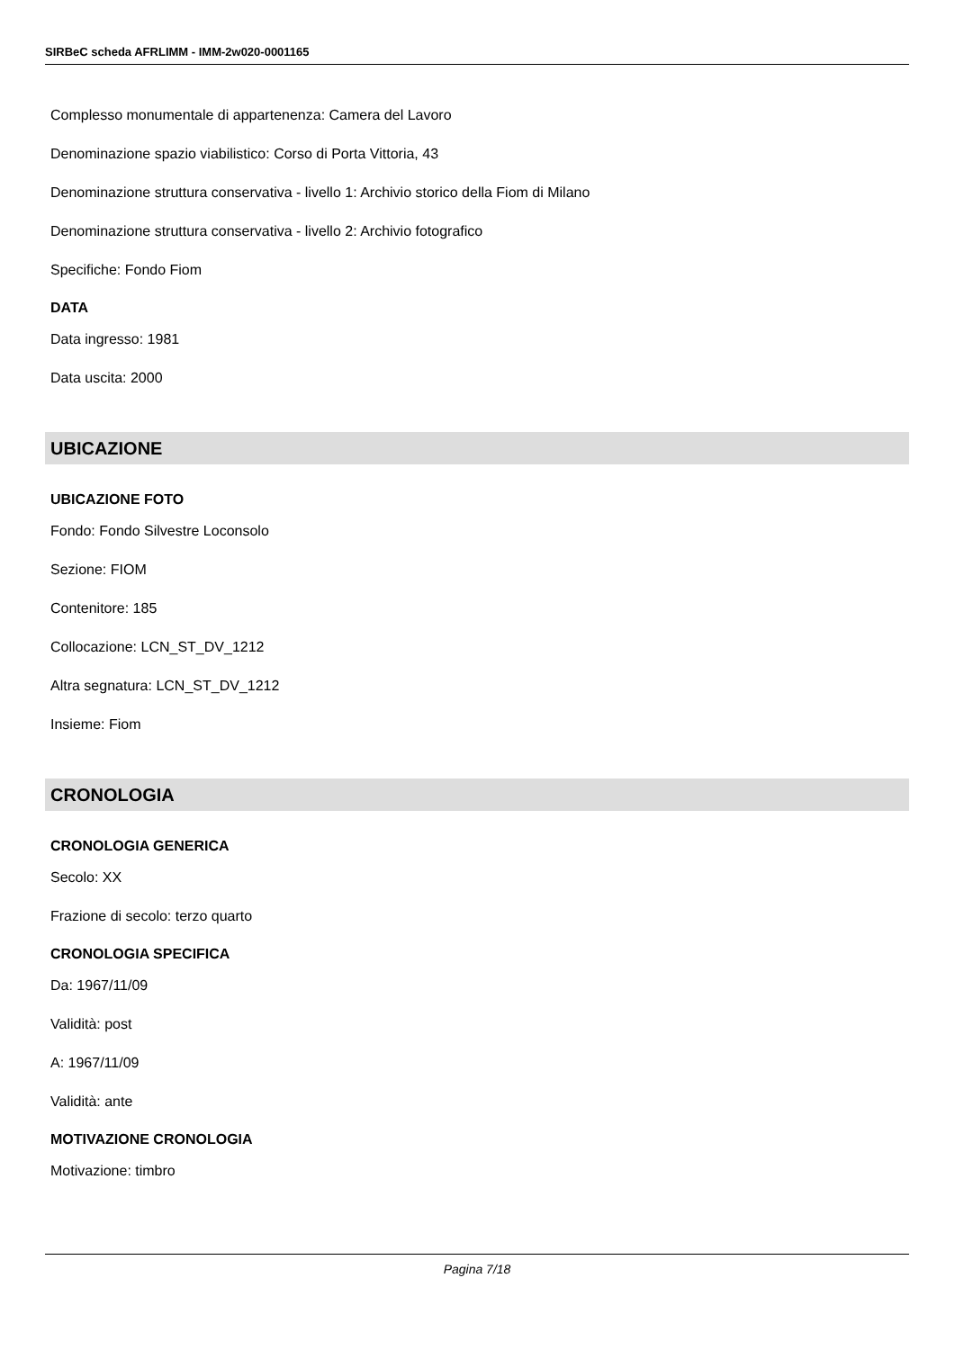SIRBeC scheda AFRLIMM - IMM-2w020-0001165
Complesso monumentale di appartenenza: Camera del Lavoro
Denominazione spazio viabilistico: Corso di Porta Vittoria, 43
Denominazione struttura conservativa - livello 1: Archivio storico della Fiom di Milano
Denominazione struttura conservativa - livello 2: Archivio fotografico
Specifiche: Fondo Fiom
DATA
Data ingresso: 1981
Data uscita: 2000
UBICAZIONE
UBICAZIONE FOTO
Fondo: Fondo Silvestre Loconsolo
Sezione: FIOM
Contenitore: 185
Collocazione: LCN_ST_DV_1212
Altra segnatura: LCN_ST_DV_1212
Insieme: Fiom
CRONOLOGIA
CRONOLOGIA GENERICA
Secolo: XX
Frazione di secolo: terzo quarto
CRONOLOGIA SPECIFICA
Da: 1967/11/09
Validità: post
A: 1967/11/09
Validità: ante
MOTIVAZIONE CRONOLOGIA
Motivazione: timbro
Pagina 7/18